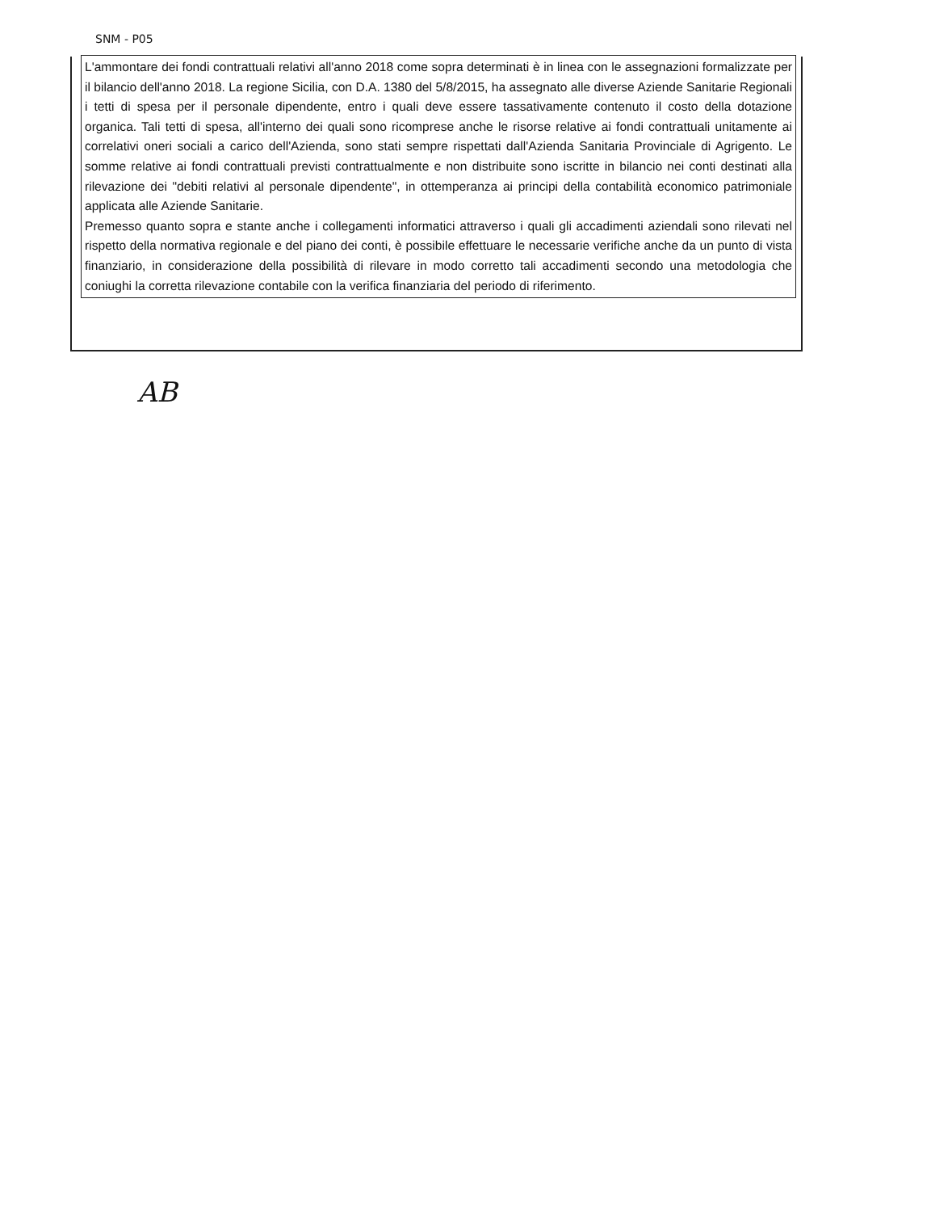SNM - P05
L'ammontare dei fondi contrattuali relativi all'anno 2018 come sopra determinati è in linea con le assegnazioni formalizzate per il bilancio dell'anno 2018. La regione Sicilia, con D.A. 1380 del 5/8/2015, ha assegnato alle diverse Aziende Sanitarie Regionali i tetti di spesa per il personale dipendente, entro i quali deve essere tassativamente contenuto il costo della dotazione organica. Tali tetti di spesa, all'interno dei quali sono ricomprese anche le risorse relative ai fondi contrattuali unitamente ai correlativi oneri sociali a carico dell'Azienda, sono stati sempre rispettati dall'Azienda Sanitaria Provinciale di Agrigento. Le somme relative ai fondi contrattuali previsti contrattualmente e non distribuite sono iscritte in bilancio nei conti destinati alla rilevazione dei "debiti relativi al personale dipendente", in ottemperanza ai principi della contabilità economico patrimoniale applicata alle Aziende Sanitarie.
Premesso quanto sopra e stante anche i collegamenti informatici attraverso i quali gli accadimenti aziendali sono rilevati nel rispetto della normativa regionale e del piano dei conti, è possibile effettuare le necessarie verifiche anche da un punto di vista finanziario, in considerazione della possibilità di rilevare in modo corretto tali accadimenti secondo una metodologia che coniughi la corretta rilevazione contabile con la verifica finanziaria del periodo di riferimento.
AB